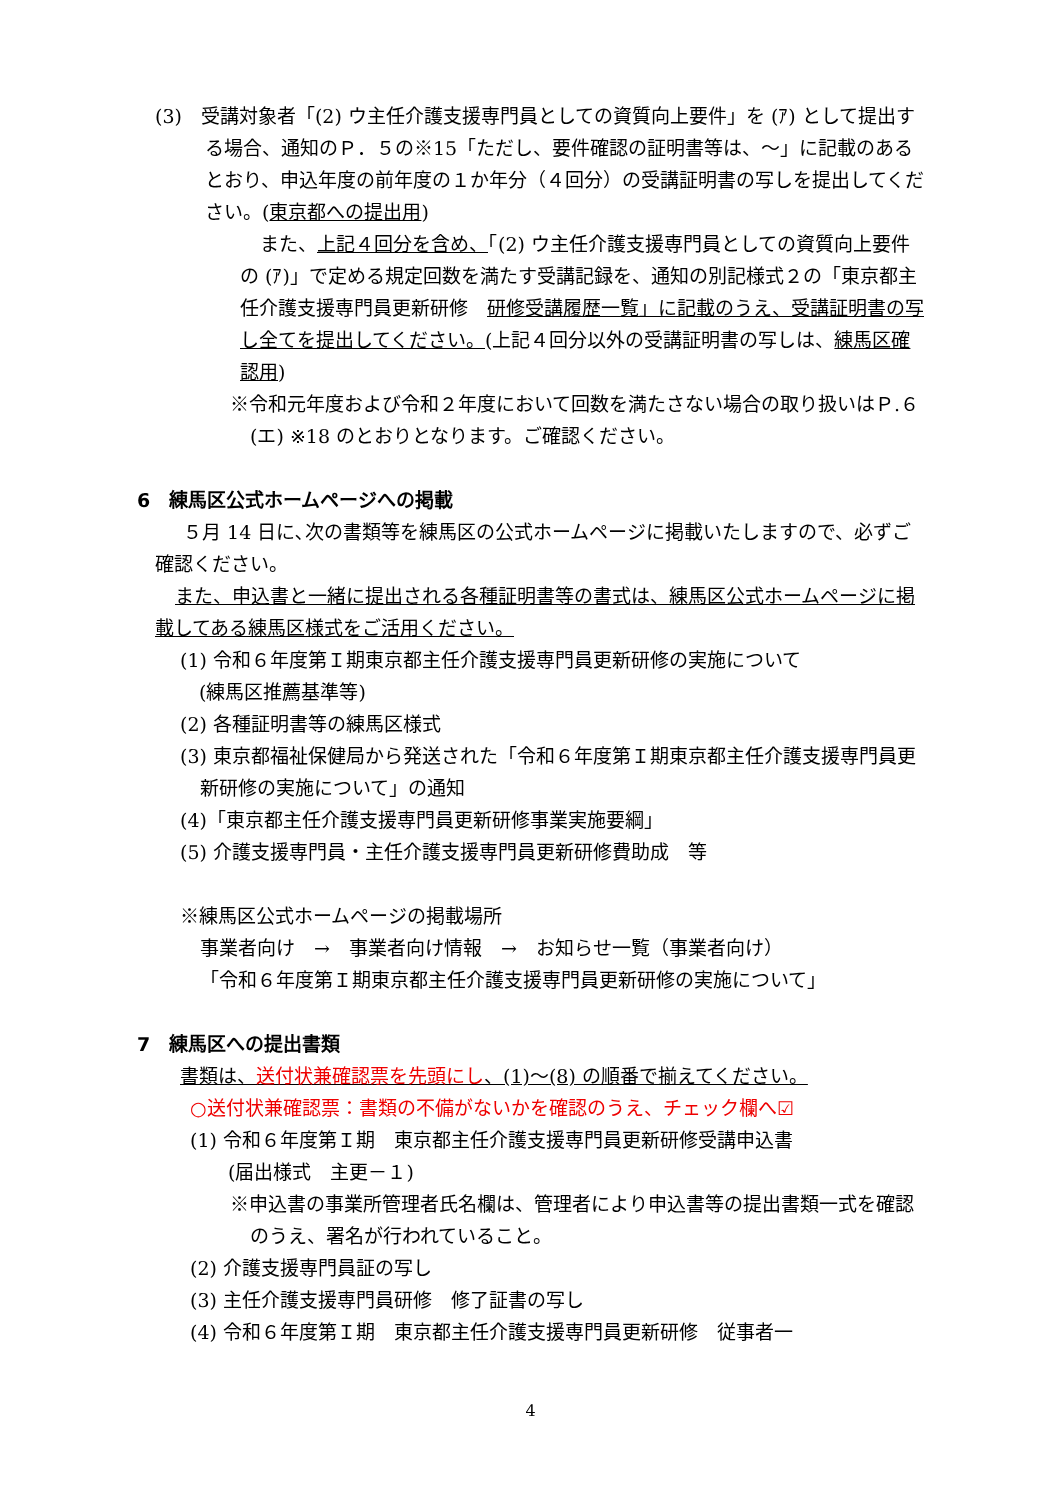(3)　受講対象者「(2) ウ主任介護支援専門員としての資質向上要件」を (ｱ) として提出する場合、通知のＰ．５の※15「ただし、要件確認の証明書等は、～」に記載のあるとおり、申込年度の前年度の１か年分（４回分）の受講証明書の写しを提出してください。(東京都への提出用)
また、上記４回分を含め、「(2) ウ主任介護支援専門員としての資質向上要件の (ｱ)」で定める規定回数を満たす受講記録を、通知の別記様式２の「東京都主任介護支援専門員更新研修　研修受講履歴一覧」に記載のうえ、受講証明書の写し全てを提出してください。(上記４回分以外の受講証明書の写しは、練馬区確認用)
※令和元年度および令和２年度において回数を満たさない場合の取り扱いはＰ.６ (エ) ※18 のとおりとなります。ご確認ください。
6　練馬区公式ホームページへの掲載
５月 14 日に､次の書類等を練馬区の公式ホームページに掲載いたしますので、必ずご確認ください。
また、申込書と一緒に提出される各種証明書等の書式は、練馬区公式ホームページに掲載してある練馬区様式をご活用ください。
(1) 令和６年度第Ｉ期東京都主任介護支援専門員更新研修の実施について
　(練馬区推薦基準等)
(2) 各種証明書等の練馬区様式
(3) 東京都福祉保健局から発送された「令和６年度第Ｉ期東京都主任介護支援専門員更新研修の実施について」の通知
(4)「東京都主任介護支援専門員更新研修事業実施要綱」
(5) 介護支援専門員・主任介護支援専門員更新研修費助成　等
※練馬区公式ホームページの掲載場所
事業者向け　→　事業者向け情報　→　お知らせ一覧（事業者向け）
「令和６年度第Ｉ期東京都主任介護支援専門員更新研修の実施について」
7　練馬区への提出書類
書類は、送付状兼確認票を先頭にし、(1)～(8) の順番で揃えてください。
○送付状兼確認票：書類の不備がないかを確認のうえ、チェック欄へ☑
(1) 令和６年度第Ｉ期　東京都主任介護支援専門員更新研修受講申込書
　　(届出様式　主更－１)
※申込書の事業所管理者氏名欄は、管理者により申込書等の提出書類一式を確認のうえ、署名が行われていること。
(2) 介護支援専門員証の写し
(3) 主任介護支援専門員研修　修了証書の写し
(4) 令和６年度第Ｉ期　東京都主任介護支援専門員更新研修　従事者一
4